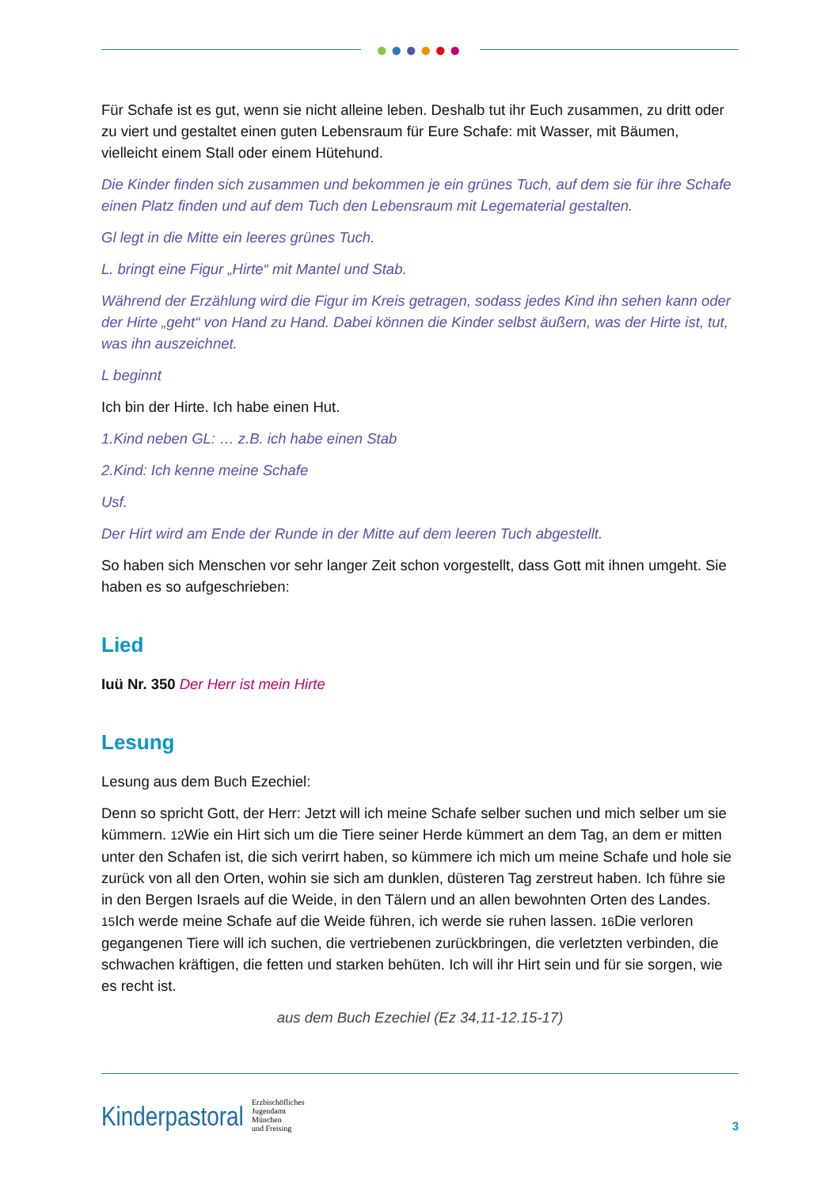●●●●●●
Für Schafe ist es gut, wenn sie nicht alleine leben. Deshalb tut ihr Euch zusammen, zu dritt oder zu viert und gestaltet einen guten Lebensraum für Eure Schafe: mit Wasser, mit Bäumen, vielleicht einem Stall oder einem Hütehund.
Die Kinder finden sich zusammen und bekommen je ein grünes Tuch, auf dem sie für ihre Schafe einen Platz finden und auf dem Tuch den Lebensraum mit Legematerial gestalten.
Gl legt in die Mitte ein leeres grünes Tuch.
L. bringt eine Figur „Hirte“ mit Mantel und Stab.
Während der Erzählung wird die Figur im Kreis getragen, sodass jedes Kind ihn sehen kann oder der Hirte „geht“ von Hand zu Hand. Dabei können die Kinder selbst äußern, was der Hirte ist, tut, was ihn auszeichnet.
L beginnt
Ich bin der Hirte. Ich habe einen Hut.
1.Kind neben GL: … z.B. ich habe einen Stab
2.Kind: Ich kenne meine Schafe
Usf.
Der Hirt wird am Ende der Runde in der Mitte auf dem leeren Tuch abgestellt.
So haben sich Menschen vor sehr langer Zeit schon vorgestellt, dass Gott mit ihnen umgeht. Sie haben es so aufgeschrieben:
Lied
Iuü Nr. 350 Der Herr ist mein Hirte
Lesung
Lesung aus dem Buch Ezechiel:
Denn so spricht Gott, der Herr: Jetzt will ich meine Schafe selber suchen und mich selber um sie kümmern. 12 Wie ein Hirt sich um die Tiere seiner Herde kümmert an dem Tag, an dem er mitten unter den Schafen ist, die sich verirrt haben, so kümmere ich mich um meine Schafe und hole sie zurück von all den Orten, wohin sie sich am dunklen, düsteren Tag zerstreut haben. Ich führe sie in den Bergen Israels auf die Weide, in den Tälern und an allen bewohnten Orten des Landes. 15 Ich werde meine Schafe auf die Weide führen, ich werde sie ruhen lassen. 16 Die verloren gegangenen Tiere will ich suchen, die vertriebenen zurückbringen, die verletzten verbinden, die schwachen kräftigen, die fetten und starken behüten. Ich will ihr Hirt sein und für sie sorgen, wie es recht ist.
aus dem Buch Ezechiel (Ez 34,11-12.15-17)
Kinderpastoral
Erzbischöfliches
Jugendamt
München
und Freising
3